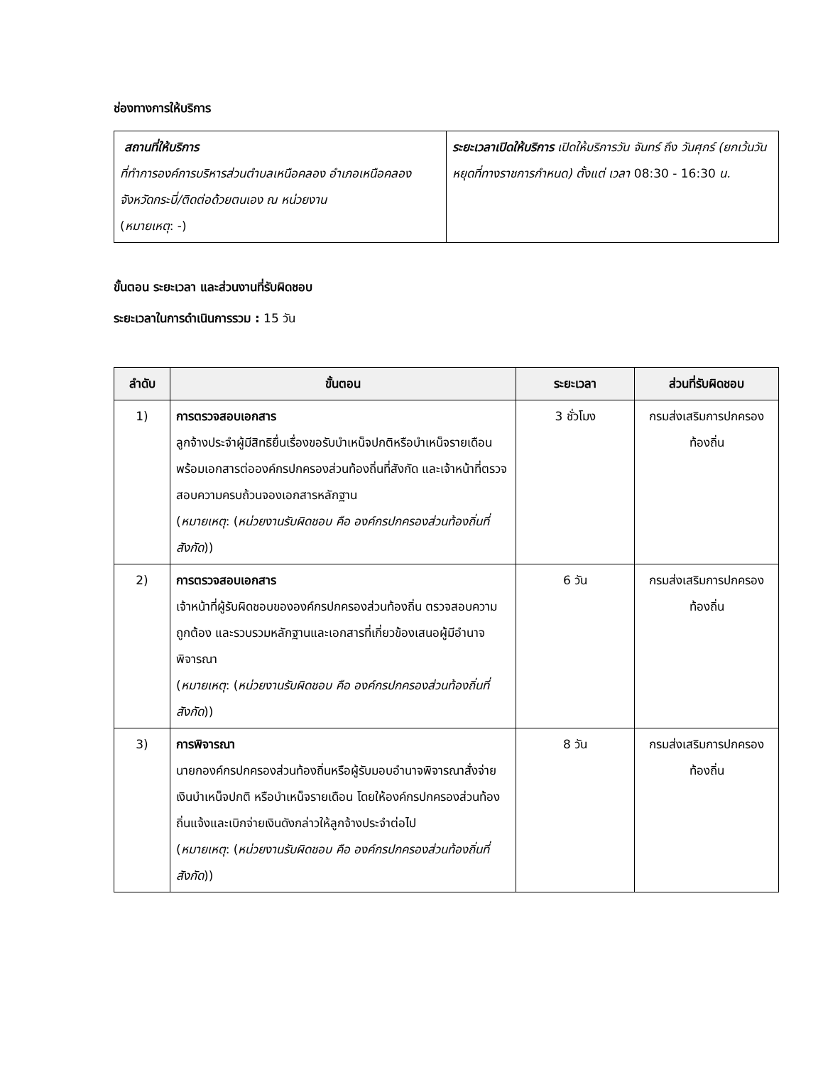ช่องทางการให้บริการ
| สถานที่ให้บริการ ที่ทำการองค์การบริหารส่วนตำบลเหนือคลอง อำเภอเหนือคลอง จังหวัดกระบี่/ติดต่อด้วยตนเอง ณ หน่วยงาน ( หมายเหตุ : -) | ระยะเวลาเปิดให้บริการ เปิดให้บริการวัน จันทร์ ถึง วันศุกร์ (ยกเว้นวันหยุดที่ทางราชการกำหนด) ตั้งแต่ เวลา 08:30 - 16:30 น. |
ขั้นตอน ระยะเวลา และส่วนงานที่รับผิดชอบ
ระยะเวลาในการดำเนินการรวม : 15 วัน
| ลำดับ | ขั้นตอน | ระยะเวลา | ส่วนที่รับผิดชอบ |
| --- | --- | --- | --- |
| 1) | การตรวจสอบเอกสาร ลูกจ้างประจำผู้มีสิทธิยื่นเรื่องขอรับบำเหน็จปกติหรือบำเหน็จรายเดือนพร้อมเอกสารต่อองค์กรปกครองส่วนท้องถิ่นที่สังกัด และเจ้าหน้าที่ตรวจสอบความครบถ้วนจองเอกสารหลักฐาน ( หมายเหตุ : ( หน่วยงานรับผิดชอบ คือ องค์กรปกครองส่วนท้องถิ่นที่สังกัด )) | 3 ชั่วโมง | กรมส่งเสริมการปกครองท้องถิ่น |
| 2) | การตรวจสอบเอกสาร เจ้าหน้าที่ผู้รับผิดชอบขององค์กรปกครองส่วนท้องถิ่น ตรวจสอบความถูกต้อง และรวบรวมหลักฐานและเอกสารที่เกี่ยวข้องเสนอผู้มีอำนาจพิจารณา ( หมายเหตุ : ( หน่วยงานรับผิดชอบ คือ องค์กรปกครองส่วนท้องถิ่นที่สังกัด )) | 6 วัน | กรมส่งเสริมการปกครองท้องถิ่น |
| 3) | การพิจารณา นายกองค์กรปกครองส่วนท้องถิ่นหรือผู้รับมอบอำนาจพิจารณาสั่งจ่ายเงินบำเหน็จปกติ หรือบำเหน็จรายเดือน โดยให้องค์กรปกครองส่วนท้องถิ่นแจ้งและเบิกจ่ายเงินดังกล่าวให้ลูกจ้างประจำต่อไป ( หมายเหตุ : ( หน่วยงานรับผิดชอบ คือ องค์กรปกครองส่วนท้องถิ่นที่สังกัด )) | 8 วัน | กรมส่งเสริมการปกครองท้องถิ่น |